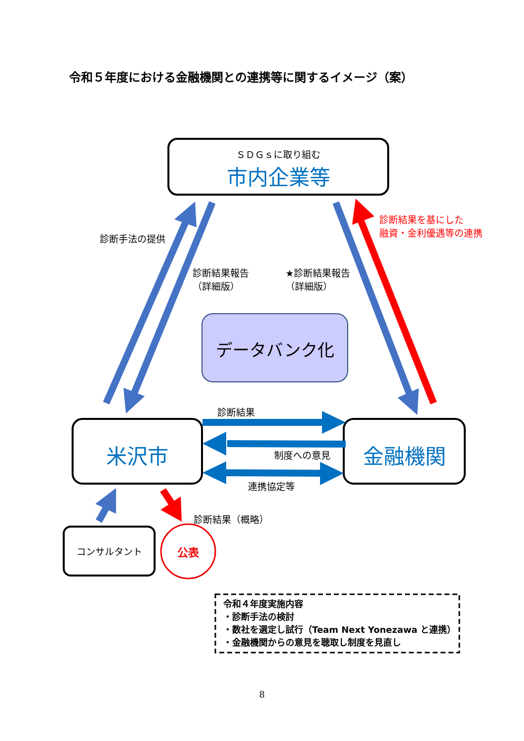令和５年度における金融機関との連携等に関するイメージ（案）
ＳＤＧｓに取り組む
市内企業等
診断手法の提供
診断結果を基にした
融資・金利優遇等の連携
診断結果報告
（詳細版）
★診断結果報告
（詳細版）
データバンク化
診断結果
米沢市 金融機関
制度への意見
連携協定等
診断結果（概略）
コンサルタント 公表
令和４年度実施内容
・診断手法の検討
・数社を選定し試行（Team Next Yonezawa と連携）
・金融機関からの意見を聴取し制度を見直し
8